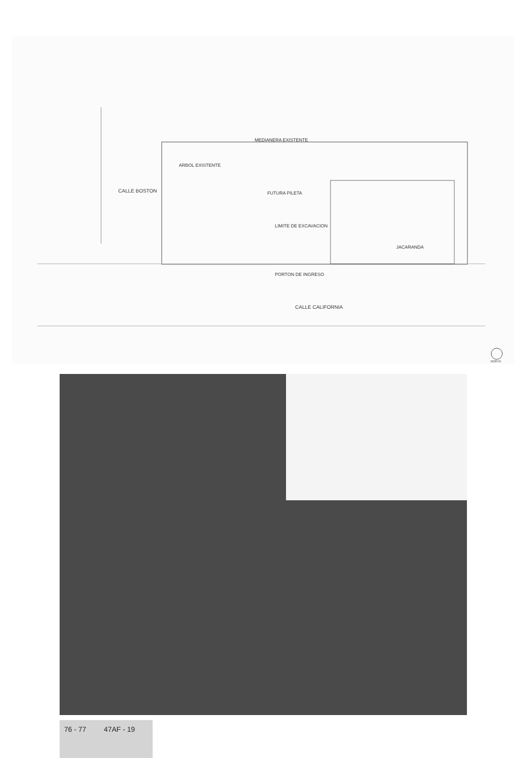CALLE BOSTON
CALLE CALIFORNIA
FUTURA PILETA
JACARANDA
ARBOL EXISTENTE
LIMITE DE EXCAVACION
PORTON DE INGRESO
MEDIANERA EXISTENTE
NORTE
76 - 77 47AF - 19